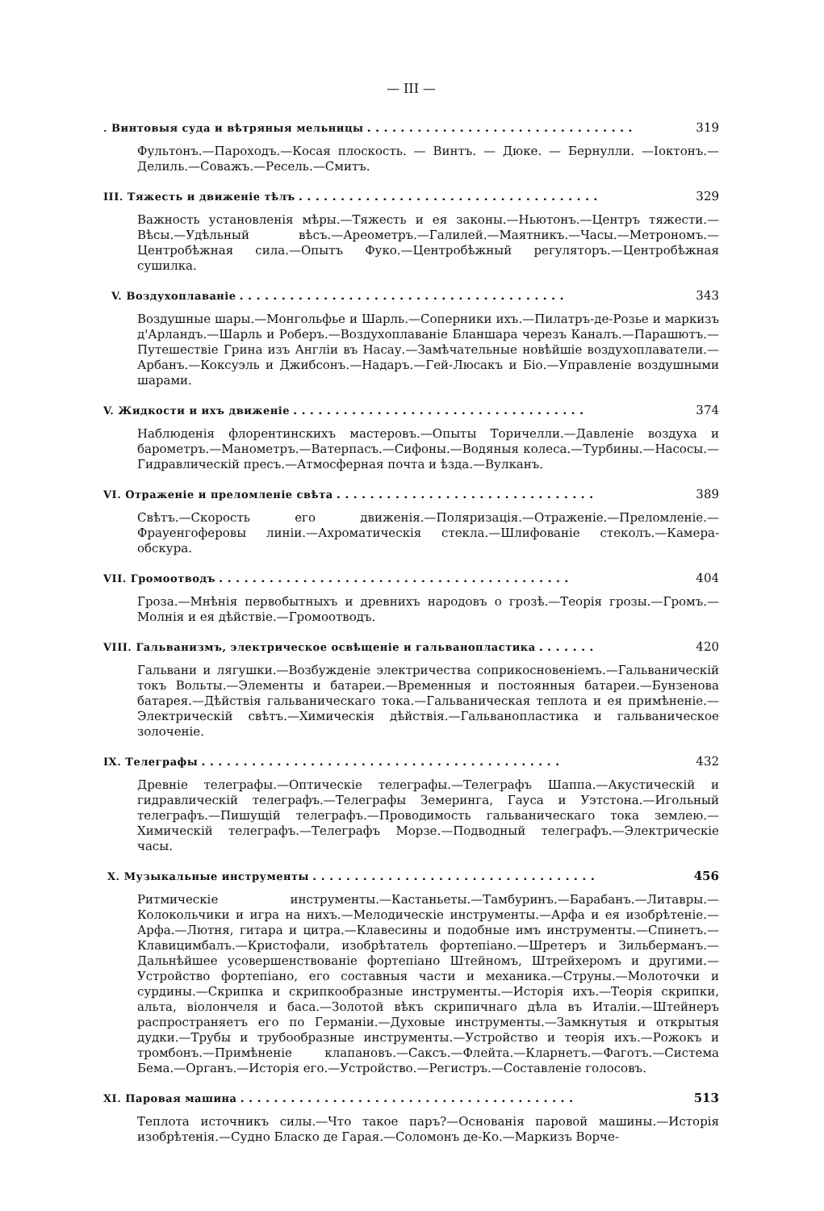— III —
. Винтовыя суда и вѣтряныя мельницы. . . . . . . . . . . . . . . . . . . . . . . . . . . . . . . . 319
Фультонъ.—Пароходъ.—Косая плоскость. — Винтъ. — Дюке. — Бернулли. —Ioктонъ.—Делиль.—Соважъ.—Ресель.—Смитъ.
III. Тяжесть и движеніе тѣлъ. . . . . . . . . . . . . . . . . . . . . . . . . . . . . . . . . . . . 329
Важность установленія мѣры.—Тяжесть и ея законы.—Ньютонъ.—Центръ тяжести.—Вѣсы.—Удѣльный вѣсъ.—Ареометръ.—Галилей.—Маятникъ.—Часы.—Метрономъ.—Центробѣжная сила.—Опытъ Фуко.—Центробѣжный регуляторъ.—Центробѣжная сушилка.
V. Воздухоплаваніе. . . . . . . . . . . . . . . . . . . . . . . . . . . . . . . . . . . . . . . 343
Воздушные шары.—Монгольфье и Шарль.—Соперники ихъ.—Пилатръ-де-Розье и маркизъ д'Арландъ.—Шарль и Роберъ.—Воздухоплаваніе Бланшара черезъ Каналъ.—Парашютъ.—Путешествіе Грина изъ Англіи въ Насау.—Замѣчательные новѣйшіе воздухоплаватели.—Арбанъ.—Коксуэль и Джибсонъ.—Надаръ.—Гей-Люсакъ и Біо.—Управленіе воздушными шарами.
V. Жидкости и ихъ движеніе. . . . . . . . . . . . . . . . . . . . . . . . . . . . . . . . . . . 374
Наблюденія флорентинскихъ мастеровъ.—Опыты Торичелли.—Давленіе воздуха и барометръ.—Манометръ.—Ватерпасъ.—Сифоны.—Водяныя колеса.—Турбины.—Насосы.—Гидравлическій пресъ.—Атмосферная почта и ѣзда.—Вулканъ.
VI. Отраженіе и преломленіе свѣта. . . . . . . . . . . . . . . . . . . . . . . . . . . . . . . 389
Свѣтъ.—Скорость его движенія.—Поляризація.—Отраженіе.—Преломленіе.—Фрауенгоферовы линіи.—Ахроматическія стекла.—Шлифованіе стеколъ.—Камера-обскура.
VII. Громоотводъ. . . . . . . . . . . . . . . . . . . . . . . . . . . . . . . . . . . . . . . . . . 404
Гроза.—Мнѣнія первобытныхъ и древнихъ народовъ о грозѣ.—Теорія грозы.—Громъ.—Молнія и ея дѣйствіе.—Громоотводъ.
VIII. Гальванизмъ, электрическое освѣщеніе и гальванопластика. . . . . . . 420
Гальвани и лягушки.—Возбужденіе электричества соприкосновеніемъ.—Гальваническій токъ Вольты.—Элементы и батареи.—Временныя и постоянныя батареи.—Бунзенова батарея.—Дѣйствія гальваническаго тока.—Гальваническая теплота и ея примѣненіе.—Электрическій свѣтъ.—Химическія дѣйствія.—Гальванопластика и гальваническое золоченіе.
IX. Телеграфы. . . . . . . . . . . . . . . . . . . . . . . . . . . . . . . . . . . . . . . . . . . 432
Древніе телеграфы.—Оптическіе телеграфы.—Телеграфъ Шаппа.—Акустическій и гидравлическій телеграфъ.—Телеграфы Земеринга, Гауса и Уэтстона.—Игольный телеграфъ.—Пишущій телеграфъ.—Проводимость гальваническаго тока землею.—Химическій телеграфъ.—Телеграфъ Морзе.—Подводный телеграфъ.—Электрическіе часы.
X. Музыкальные инструменты. . . . . . . . . . . . . . . . . . . . . . . . . . . . . . . . . . 456
Ритмическіе инструменты.—Кастаньеты.—Тамбуринъ.—Барабанъ.—Литавры.—Колокольчики и игра на нихъ.—Мелодическіе инструменты.—Арфа и ея изобрѣтеніе.—Арфа.—Лютня, гитара и цитра.—Клавесины и подобные имъ инструменты.—Спинетъ.—Клавицимбалъ.—Кристофали, изобрѣтатель фортепіано.—Шретеръ и Зильберманъ.—Дальнѣйшее усовершенствованіе фортепіано Штейномъ, Штрейхеромъ и другими.—Устройство фортепіано, его составныя части и механика.—Струны.—Молоточки и сурдины.—Скрипка и скрипкообразные инструменты.—Исторія ихъ.—Теорія скрипки, альта, віолончеля и баса.—Золотой вѣкъ скрипичнаго дѣла въ Италіи.—Штейнеръ распространяетъ его по Германіи.—Духовые инструменты.—Замкнутыя и открытыя дудки.—Трубы и трубообразные инструменты.—Устройство и теорія ихъ.—Рожокъ и тромбонъ.—Примѣненіе клапановъ.—Саксъ.—Флейта.—Кларнетъ.—Фаготъ.—Система Бема.—Органъ.—Исторія его.—Устройство.—Регистръ.—Составленіе голосовъ.
XI. Паровая машина. . . . . . . . . . . . . . . . . . . . . . . . . . . . . . . . . . . . . . . . 513
Теплота источникъ силы.—Что такое паръ?—Основанія паровой машины.—Исторія изобрѣтенія.—Судно Бласко де Гарая.—Соломонъ де-Ко.—Маркизъ Ворче-